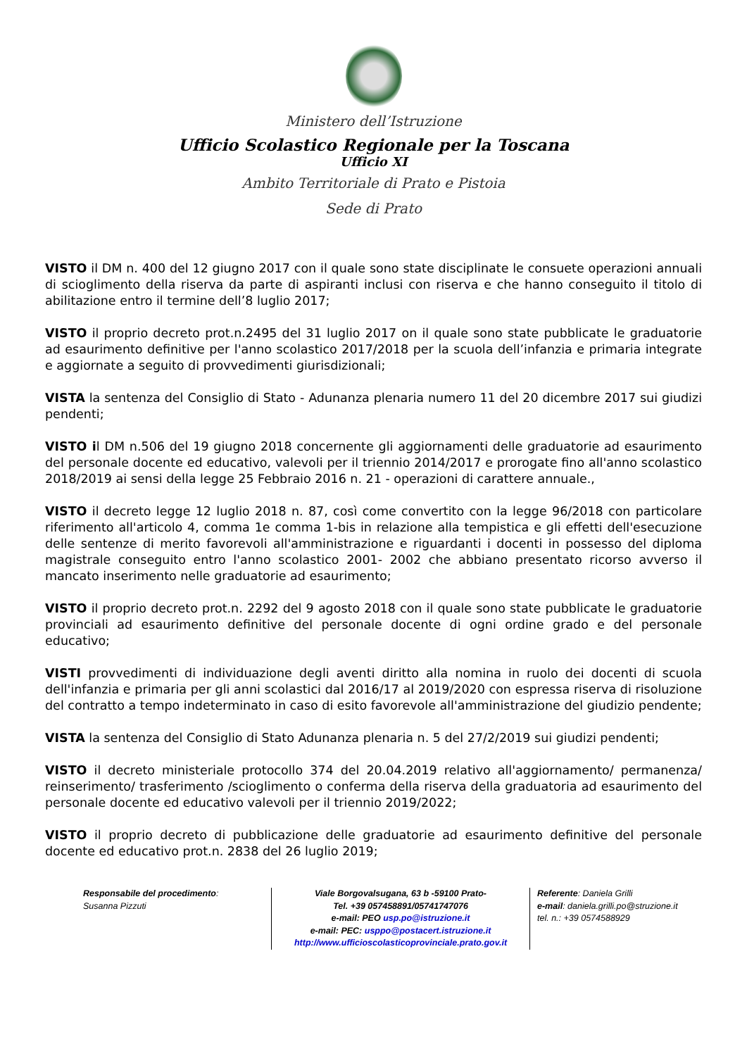Ministero dell’Istruzione
Ufficio Scolastico Regionale per la Toscana
Ufficio XI
Ambito Territoriale di Prato e Pistoia
Sede di Prato
VISTO il DM n. 400 del 12 giugno 2017 con il quale sono state disciplinate le consuete operazioni annuali di scioglimento della riserva da parte di aspiranti inclusi con riserva e che hanno conseguito il titolo di abilitazione entro il termine dell’8 luglio 2017;
VISTO il proprio decreto prot.n.2495 del 31 luglio 2017 on il quale sono state pubblicate le graduatorie ad esaurimento definitive per l'anno scolastico 2017/2018 per la scuola dell’infanzia e primaria integrate e aggiornate a seguito di provvedimenti giurisdizionali;
VISTA la sentenza del Consiglio di Stato - Adunanza plenaria numero 11 del 20 dicembre 2017 sui giudizi pendenti;
VISTO il DM n.506 del 19 giugno 2018 concernente gli aggiornamenti delle graduatorie ad esaurimento del personale docente ed educativo, valevoli per il triennio 2014/2017 e prorogate fino all'anno scolastico 2018/2019 ai sensi della legge 25 Febbraio 2016 n. 21 - operazioni di carattere annuale.,
VISTO il decreto legge 12 luglio 2018 n. 87, così come convertito con la legge 96/2018 con particolare riferimento all'articolo 4, comma 1e comma 1-bis in relazione alla tempistica e gli effetti dell'esecuzione delle sentenze di merito favorevoli all'amministrazione e riguardanti i docenti in possesso del diploma magistrale conseguito entro l'anno scolastico 2001- 2002 che abbiano presentato ricorso avverso il mancato inserimento nelle graduatorie ad esaurimento;
VISTO il proprio decreto prot.n. 2292 del 9 agosto 2018 con il quale sono state pubblicate le graduatorie provinciali ad esaurimento definitive del personale docente di ogni ordine grado e del personale educativo;
VISTI provvedimenti di individuazione degli aventi diritto alla nomina in ruolo dei docenti di scuola dell'infanzia e primaria per gli anni scolastici dal 2016/17 al 2019/2020 con espressa riserva di risoluzione del contratto a tempo indeterminato in caso di esito favorevole all'amministrazione del giudizio pendente;
VISTA la sentenza del Consiglio di Stato Adunanza plenaria n. 5 del 27/2/2019 sui giudizi pendenti;
VISTO il decreto ministeriale protocollo 374 del 20.04.2019 relativo all'aggiornamento/ permanenza/ reinserimento/ trasferimento /scioglimento o conferma della riserva della graduatoria ad esaurimento del personale docente ed educativo valevoli per il triennio 2019/2022;
VISTO il proprio decreto di pubblicazione delle graduatorie ad esaurimento definitive del personale docente ed educativo prot.n. 2838 del 26 luglio 2019;
Responsabile del procedimento:
Susanna Pizzuti
Viale Borgovalsugana, 63 b -59100 Prato-
Tel. +39 057458891/05741747076
e-mail: PEO usp.po@istruzione.it
e-mail: PEC: usppo@postacert.istruzione.it
http://www.ufficioscolasticoprovinciale.prato.gov.it
Referente: Daniela Grilli
e-mail: daniela.grilli.po@struzione.it
tel. n.: +39 0574588929